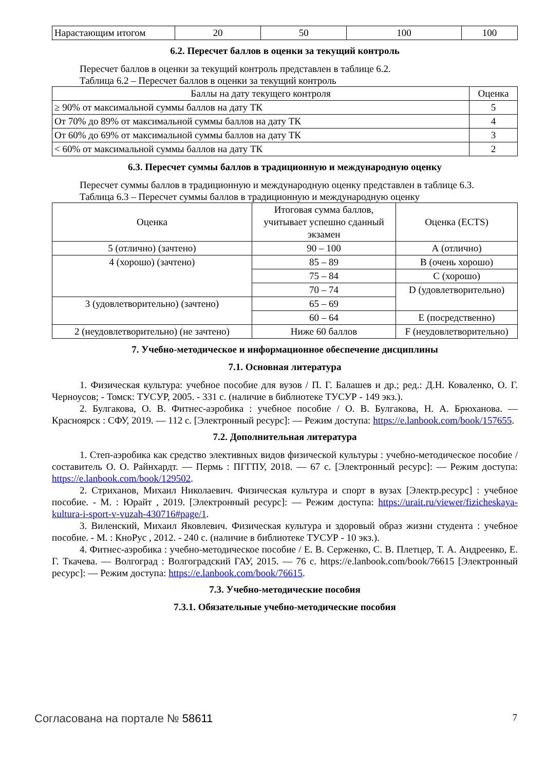| Нарастающим итогом | 20 | 50 | 100 | 100 |
6.2. Пересчет баллов в оценки за текущий контроль
Пересчет баллов в оценки за текущий контроль представлен в таблице 6.2.
Таблица 6.2 – Пересчет баллов в оценки за текущий контроль
| Баллы на дату текущего контроля | Оценка |
| --- | --- |
| ≥ 90% от максимальной суммы баллов на дату ТК | 5 |
| От 70% до 89% от максимальной суммы баллов на дату ТК | 4 |
| От 60% до 69% от максимальной суммы баллов на дату ТК | 3 |
| < 60% от максимальной суммы баллов на дату ТК | 2 |
6.3. Пересчет суммы баллов в традиционную и международную оценку
Пересчет суммы баллов в традиционную и международную оценку представлен в таблице 6.3.
Таблица 6.3 – Пересчет суммы баллов в традиционную и международную оценку
| Оценка | Итоговая сумма баллов, учитывает успешно сданный экзамен | Оценка (ECTS) |
| --- | --- | --- |
| 5 (отлично) (зачтено) | 90 – 100 | А (отлично) |
| 4 (хорошо) (зачтено) | 85 – 89 | В (очень хорошо) |
| | 75 – 84 | С (хорошо) |
| | 70 – 74 | D (удовлетворительно) |
| 3 (удовлетворительно) (зачтено) | 65 – 69 | |
| | 60 – 64 | Е (посредственно) |
| 2 (неудовлетворительно) (не зачтено) | Ниже 60 баллов | F (неудовлетворительно) |
7. Учебно-методическое и информационное обеспечение дисциплины
7.1. Основная литература
1. Физическая культура: учебное пособие для вузов / П. Г. Балашев и др.; ред.: Д.Н. Коваленко, О. Г. Черноусов; - Томск: ТУСУР, 2005. - 331 с. (наличие в библиотеке ТУСУР - 149 экз.).
2. Булгакова, О. В. Фитнес-аэробика : учебное пособие / О. В. Булгакова, Н. А. Брюханова. — Красноярск : СФУ, 2019. — 112 с. [Электронный ресурс]: — Режим доступа: https://e.lanbook.com/book/157655.
7.2. Дополнительная литература
1. Степ-аэробика как средство элективных видов физической культуры : учебно-методическое пособие / составитель О. О. Райнхардт. — Пермь : ПГГПУ, 2018. — 67 с. [Электронный ресурс]: — Режим доступа: https://e.lanbook.com/book/129502.
2. Стриханов, Михаил Николаевич. Физическая культура и спорт в вузах [Электр.ресурс] : учебное пособие. - М. : Юрайт , 2019. [Электронный ресурс]: — Режим доступа: https://urait.ru/viewer/fizicheskaya-kultura-i-sport-v-vuzah-430716#page/1.
3. Виленский, Михаил Яковлевич. Физическая культура и здоровый образ жизни студента : учебное пособие. - М. : КноРус , 2012. - 240 с. (наличие в библиотеке ТУСУР - 10 экз.).
4. Фитнес-аэробика : учебно-методическое пособие / Е. В. Серженко, С. В. Плетцер, Т. А. Андреенко, Е. Г. Ткачева. — Волгоград : Волгоградский ГАУ, 2015. — 76 с. https://e.lanbook.com/book/76615 [Электронный ресурс]: — Режим доступа: https://e.lanbook.com/book/76615.
7.3. Учебно-методические пособия
7.3.1. Обязательные учебно-методические пособия
Согласована на портале № 58611 7